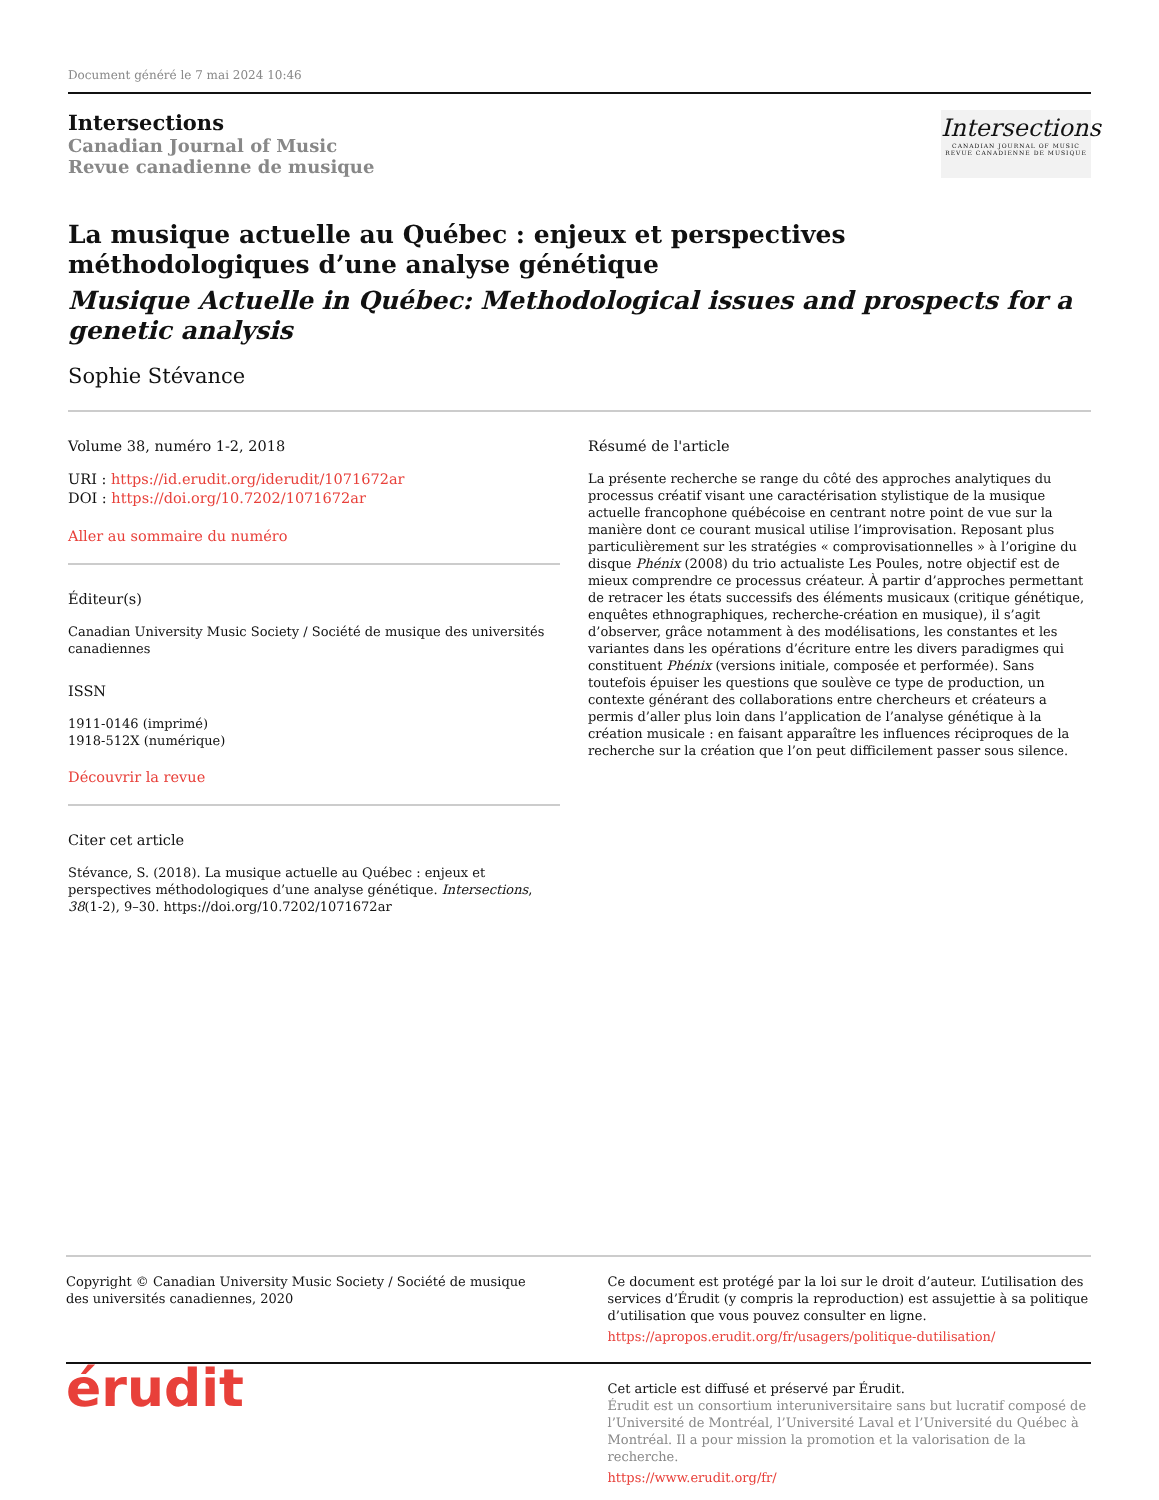Document généré le 7 mai 2024 10:46
Intersections
Canadian Journal of Music
Revue canadienne de musique
Intersections
CANADIAN JOURNAL OF MUSIC
REVUE CANADIENNE DE MUSIQUE
La musique actuelle au Québec : enjeux et perspectives méthodologiques d’une analyse génétique
Musique Actuelle in Québec: Methodological issues and prospects for a genetic analysis
Sophie Stévance
Volume 38, numéro 1-2, 2018
URI : https://id.erudit.org/iderudit/1071672ar
DOI : https://doi.org/10.7202/1071672ar
Aller au sommaire du numéro
Éditeur(s)
Canadian University Music Society / Société de musique des universités canadiennes
ISSN
1911-0146 (imprimé)
1918-512X (numérique)
Découvrir la revue
Citer cet article
Stévance, S. (2018). La musique actuelle au Québec : enjeux et perspectives méthodologiques d’une analyse génétique. Intersections, 38(1-2), 9–30. https://doi.org/10.7202/1071672ar
Résumé de l'article
La présente recherche se range du côté des approches analytiques du processus créatif visant une caractérisation stylistique de la musique actuelle francophone québécoise en centrant notre point de vue sur la manière dont ce courant musical utilise l’improvisation. Reposant plus particulièrement sur les stratégies « comprovisationnelles » à l’origine du disque Phénix (2008) du trio actualiste Les Poules, notre objectif est de mieux comprendre ce processus créateur. À partir d’approches permettant de retracer les états successifs des éléments musicaux (critique génétique, enquêtes ethnographiques, recherche-création en musique), il s’agit d’observer, grâce notamment à des modélisations, les constantes et les variantes dans les opérations d’écriture entre les divers paradigmes qui constituent Phénix (versions initiale, composée et performée). Sans toutefois épuiser les questions que soulève ce type de production, un contexte générant des collaborations entre chercheurs et créateurs a permis d’aller plus loin dans l’application de l’analyse génétique à la création musicale : en faisant apparaître les influences réciproques de la recherche sur la création que l’on peut difficilement passer sous silence.
Copyright © Canadian University Music Society / Société de musique des universités canadiennes, 2020
Ce document est protégé par la loi sur le droit d’auteur. L’utilisation des services d’Érudit (y compris la reproduction) est assujettie à sa politique d’utilisation que vous pouvez consulter en ligne.
https://apropos.erudit.org/fr/usagers/politique-dutilisation/
érudit
Cet article est diffusé et préservé par Érudit.
Érudit est un consortium interuniversitaire sans but lucratif composé de l’Université de Montréal, l’Université Laval et l’Université du Québec à Montréal. Il a pour mission la promotion et la valorisation de la recherche.
https://www.erudit.org/fr/